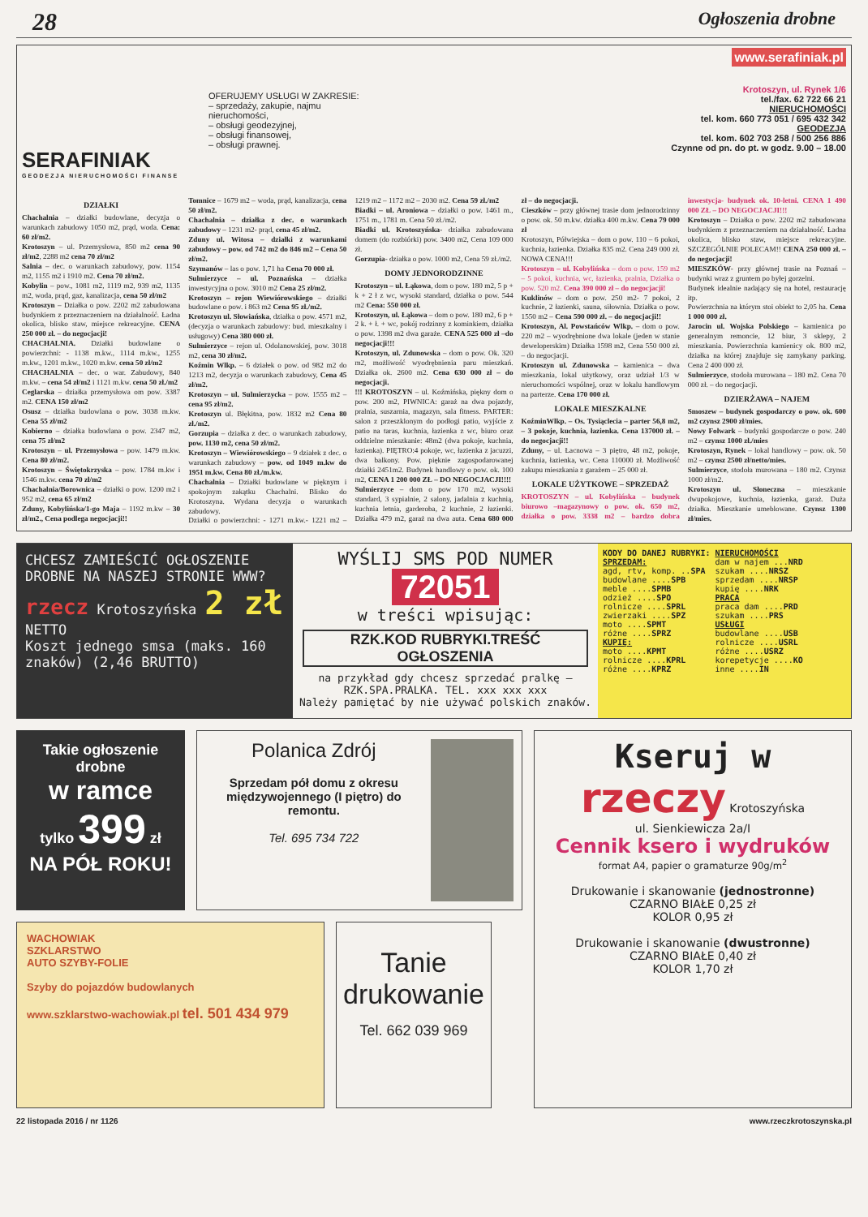28 Ogłoszenia drobne
SERAFINIAK
GEODEZJA NIERUCHOMOŚCI FINANSE
OFERUJEMY USŁUGI W ZAKRESIE:
– sprzedaży, zakupie, najmu nieruchomości,
– obsługi geodezyjnej,
– obsługi finansowej,
– obsługi prawnej.
www.serafiniak.pl
Krotoszyn, ul. Rynek 1/6
tel./fax. 62 722 66 21
NIERUCHOMOŚCI
tel. kom. 660 773 051 / 695 432 342
GEODEZJA
tel. kom. 602 703 258 / 500 256 886
Czynne od pn. do pt. w godz. 9.00 – 18.00
DZIAŁKI
Chachalnia – działki budowlane, decyzja o warunkach zabudowy 1050 m2, prąd, woda. Cena: 60 zł/m2.
Krotoszyn – ul. Przemysłowa, 850 m2 cena 90 zł/m2, 2288 m2 cena 70 zł/m2
Salnia – dec. o warunkach zabudowy, pow. 1154 m2, 1155 m2 i 1910 m2. Cena 70 zł/m2.
Kobylin – pow., 1081 m2, 1119 m2, 939 m2, 1135 m2, woda, prąd, gaz, kanalizacja, cena 50 zł/m2
Krotoszyn – Działka o pow. 2202 m2 zabudowana budynkiem z przeznaczeniem na działalność. Ładna okolica, blisko staw, miejsce rekreacyjne. CENA 250 000 zł. – do negocjacji!
CHACHALNIA. Działki budowlane o powierzchni: - 1138 m.kw., 1114 m.kw., 1255 m.kw., 1201 m.kw., 1020 m.kw. cena 50 zł/m2
CHACHALNIA – dec. o war. Zabudowy, 840 m.kw. – cena 54 zł/m2 i 1121 m.kw. cena 50 zł./m2
Ceglarska – działka przemysłowa om pow. 3387 m2. CENA 150 zł/m2
Osusz – działka budowlana o pow. 3038 m.kw. Cena 55 zł/m2
Kobierno – działka budowlana o pow. 2347 m2, cena 75 zł/m2
Krotoszyn – ul. Przemysłowa – pow. 1479 m.kw. Cena 80 zł/m2.
Krotoszyn – Świętokrzyska – pow. 1784 m.kw i 1546 m.kw. cena 70 zł/m2
Chachalnia/Borownica – działki o pow. 1200 m2 i 952 m2, cena 65 zł/m2
Zduny, Kobylińska/1-go Maja – 1192 m.kw – 30 zł/m2., Cena podlega negocjacji!!
Tomnice – 1679 m2 – woda, prąd, kanalizacja, cena 50 zł/m2.
Chachalnia – działka z dec. o warunkach zabudowy – 1231 m2- prąd, cena 45 zł/m2.
Zduny ul. Witosa – działki z warunkami zabudowy – pow. od 742 m2 do 846 m2 – Cena 50 zł/m2.
Szymanów – las o pow. 1,71 ha Cena 70 000 zł.
Sulmierzyce – ul. Poznańska – działka inwestycyjna o pow. 3010 m2 Cena 25 zł/m2.
Krotoszyn – rejon Wiewiórowskiego – działki budowlane o pow. i 863 m2 Cena 95 zł./m2.
Krotoszyn ul. Słowiańska, działka o pow. 4571 m2, (decyzja o warunkach zabudowy: bud. mieszkalny i usługowy) Cena 380 000 zł.
Sulmierzyce – rejon ul. Odolanowskiej, pow. 3018 m2, cena 30 zł/m2.
Koźmin Wlkp. – 6 działek o pow. od 982 m2 do 1213 m2, decyzja o warunkach zabudowy, Cena 45 zł/m2.
Krotoszyn – ul. Sulmierzycka – pow. 1555 m2 – cena 95 zł/m2.
Krotoszyn ul. Błękitna, pow. 1832 m2 Cena 80 zł./m2.
Gorzupia – działka z dec. o warunkach zabudowy, pow. 1130 m2, cena 50 zł/m2.
Krotoszyn – Wiewiórowskiego – 9 działek z dec. o warunkach zabudowy – pow. od 1049 m.kw do 1951 m.kw. Cena 80 zł./m.kw.
Chachalnia – Działki budowlane w pięknym i spokojnym zakątku Chachalni. Blisko do Krotoszyna. Wydana decyzja o warunkach zabudowy.
Działki o powierzchni: - 1271 m.kw.- 1221 m2 – 1219 m2 – 1172 m2 – 2030 m2. Cena 59 zł./m2
Biadki – ul. Aroniowa – działki o pow. 1461 m., 1751 m., 1781 m. Cena 50 zł./m2.
Biadki ul. Krotoszyńska- działka zabudowana domem (do rozbiórki) pow. 3400 m2, Cena 109 000 zł.
Gorzupia- działka o pow. 1000 m2, Cena 59 zł./m2.
DOMY JEDNORODZINNE
Krotoszyn – ul. Łąkowa, dom o pow. 180 m2, 5 p + k + 2 ł z wc, wysoki standard, działka o pow. 544 m2 Cena: 550 000 zł.
Krotoszyn, ul. Łąkowa – dom o pow. 180 m2, 6 p + 2 k. + ł. + wc, pokój rodzinny z kominkiem, działka o pow. 1398 m2 dwa garaże. CENA 525 000 zł –do negocjacji!!!
Krotoszyn, ul. Zdunowska – dom o pow. Ok. 320 m2, możliwość wyodrębnienia paru mieszkań. Działka ok. 2600 m2. Cena 630 000 zł – do negocjacji.
!!! KROTOSZYN – ul. Koźmińska, piękny dom o pow. 200 m2, PIWNICA: garaż na dwa pojazdy, pralnia, suszarnia, magazyn, sala fitness. PARTER: salon z przeszklonym do podłogi patio, wyjście z patio na taras, kuchnia, łazienka z wc, biuro oraz oddzielne mieszkanie: 48m2 (dwa pokoje, kuchnia, łazienka). PIĘTRO:4 pokoje, wc, łazienka z jacuzzi, dwa balkony. Pow. pięknie zagospodarowanej działki 2451m2. Budynek handlowy o pow. ok. 100 m2, CENA 1 200 000 ZŁ – DO NEGOCJACJI!!!!
Sulmierzyce – dom o pow 170 m2, wysoki standard, 3 sypialnie, 2 salony, jadalnia z kuchnią, kuchnia letnia, garderoba, 2 kuchnie, 2 łazienki. Działka 479 m2, garaż na dwa auta. Cena 680 000 zł – do negocjacji.
Cieszków – przy głównej trasie dom jednorodzinny o pow. ok. 50 m.kw. działka 400 m.kw. Cena 79 000 zł
Krotoszyn, Półwiejska – dom o pow. 110 – 6 pokoi, kuchnia, łazienka. Działka 835 m2. Cena 249 000 zł. NOWA CENA!!!
Krotoszyn – ul. Kobylińska – dom o pow. 159 m2 – 5 pokoi, kuchnia, wc, łazienka, pralnia, Działka o pow. 520 m2. Cena 390 000 zł – do negocjacji!
Kuklinów – dom o pow. 250 m2- 7 pokoi, 2 kuchnie, 2 łazienki, sauna, siłownia. Działka o pow. 1550 m2 – Cena 590 000 zł. – do negocjacji!!
Krotoszyn, Al. Powstańców Wlkp. – dom o pow. 220 m2 – wyodrębnione dwa lokale (jeden w stanie deweloperskim) Działka 1598 m2, Cena 550 000 zł. – do negocjacji.
Krotoszyn ul. Zdunowska – kamienica – dwa mieszkania, lokal użytkowy, oraz udział 1/3 w nieruchomości wspólnej, oraz w lokalu handlowym na parterze. Cena 170 000 zł.
LOKALE MIESZKALNE
KoźminWlkp. – Os. Tysiąclecia – parter 56,8 m2, – 3 pokoje, kuchnia, łazienka. Cena 137000 zł. – do negocjacji!!
Zduny, – ul. Łacnowa – 3 piętro, 48 m2, pokoje, kuchnia, łazienka, wc. Cena 110000 zł. Możliwość zakupu mieszkania z garażem – 25 000 zł.
LOKALE UŻYTKOWE – SPRZEDAŻ
KROTOSZYN – ul. Kobylińska – budynek biurowo –magazynowy o pow. ok. 650 m2, działka o pow. 3338 m2 – bardzo dobra inwestycja- budynek ok. 10-letni. CENA 1 490 000 ZŁ – DO NEGOCJACJI!!!
Krotoszyn – Działka o pow. 2202 m2 zabudowana budynkiem z przeznaczeniem na działalność. Ładna okolica, blisko staw, miejsce rekreacyjne. SZCZEGÓLNIE POLECAM!! CENA 250 000 zł. – do negocjacji!
MIESZKÓW- przy głównej trasie na Poznań – budynki wraz z gruntem po byłej gorzelni.
Budynek idealnie nadający się na hotel, restaurację itp.
Powierzchnia na którym stoi obiekt to 2,05 ha. Cena 1 000 000 zł.
Jarocin ul. Wojska Polskiego – kamienica po generalnym remoncie, 12 biur, 3 sklepy, 2 mieszkania. Powierzchnia kamienicy ok. 800 m2, działka na której znajduje się zamykany parking. Cena 2 400 000 zł.
Sulmierzyce, stodoła murowana – 180 m2. Cena 70 000 zł. – do negocjacji.
DZIERŻAWA – NAJEM
Smoszew – budynek gospodarczy o pow. ok. 600 m2 czynsz 2900 zł/mies.
Nowy Folwark – budynki gospodarcze o pow. 240 m2 – czynsz 1000 zł./mies
Krotoszyn, Rynek – lokal handlowy – pow. ok. 50 m2 – czynsz 2500 zł/netto/mies.
Sulmierzyce, stodoła murowana – 180 m2. Czynsz 1000 zł/m2.
Krotoszyn ul. Słoneczna – mieszkanie dwupokojowe, kuchnia, łazienka, garaż. Duża działka. Mieszkanie umeblowane. Czynsz 1300 zł/mies.
CHCESZ ZAMIEŚCIĆ OGŁOSZENIE DROBNE NA NASZEJ STRONIE WWW?
rzecz Krotoszyńska 2 zł NETTO
Koszt jednego smsa (maks. 160 znaków) (2,46 BRUTTO)
WYŚLIJ SMS POD NUMER
72051
w treści wpisując:
RZK.KOD RUBRYKI.TREŚĆ OGŁOSZENIA
na przykład gdy chcesz sprzedać pralkę – RZK.SPA.PRALKA. TEL. xxx xxx xxx
Należy pamiętać by nie używać polskich znaków.
KODY DO DANEJ RUBRYKI:
SPRZEDAM:
agd, rtv, komp. ..SPA
budowlane ....SPB
meble ....SPMB
odzież ....SPO
rolnicze ....SPRL
zwierzaki ....SPZ
moto ....SPMT
różne ....SPRZ
KUPIĘ:
moto ....KPMT
rolnicze ....KPRL
różne ....KPRZ
NIERUCHOMOŚCI
dam w najem ...NRD
szukam ....NRSZ
sprzedam ....NRSP
kupię ....NRK
PRACA
praca dam ....PRD
szukam ....PRS
USŁUGI
budowlane ....USB
rolnicze ....USRL
różne ....USRZ
korepetycje ....KO
inne ....IN
Takie ogłoszenie drobne
w ramce
tylko 399 zł
NA PÓŁ ROKU!
Polanica Zdrój
Sprzedam pół domu z okresu międzywojennego (I piętro) do remontu.
Tel. 695 734 722
WACHOWIAK
SZKLARSTWO
AUTO SZYBY-FOLIE
Szyby do pojazdów budowlanych
www.szklarstwo-wachowiak.pl tel. 501 434 979
Tanie drukowanie
Tel. 662 039 969
Kseruj w
rzeczy Krotoszyńska
ul. Sienkiewicza 2a/I
Cennik ksero i wydruków
format A4, papier o gramaturze 90g/m<sup>2</sup>
Drukowanie i skanowanie (jednostronne)
CZARNO BIAŁE 0,25 zł
KOLOR 0,95 zł
Drukowanie i skanowanie (dwustronne)
CZARNO BIAŁE 0,40 zł
KOLOR 1,70 zł
22 listopada 2016 / nr 1126 www.rzeczkrotoszynska.pl